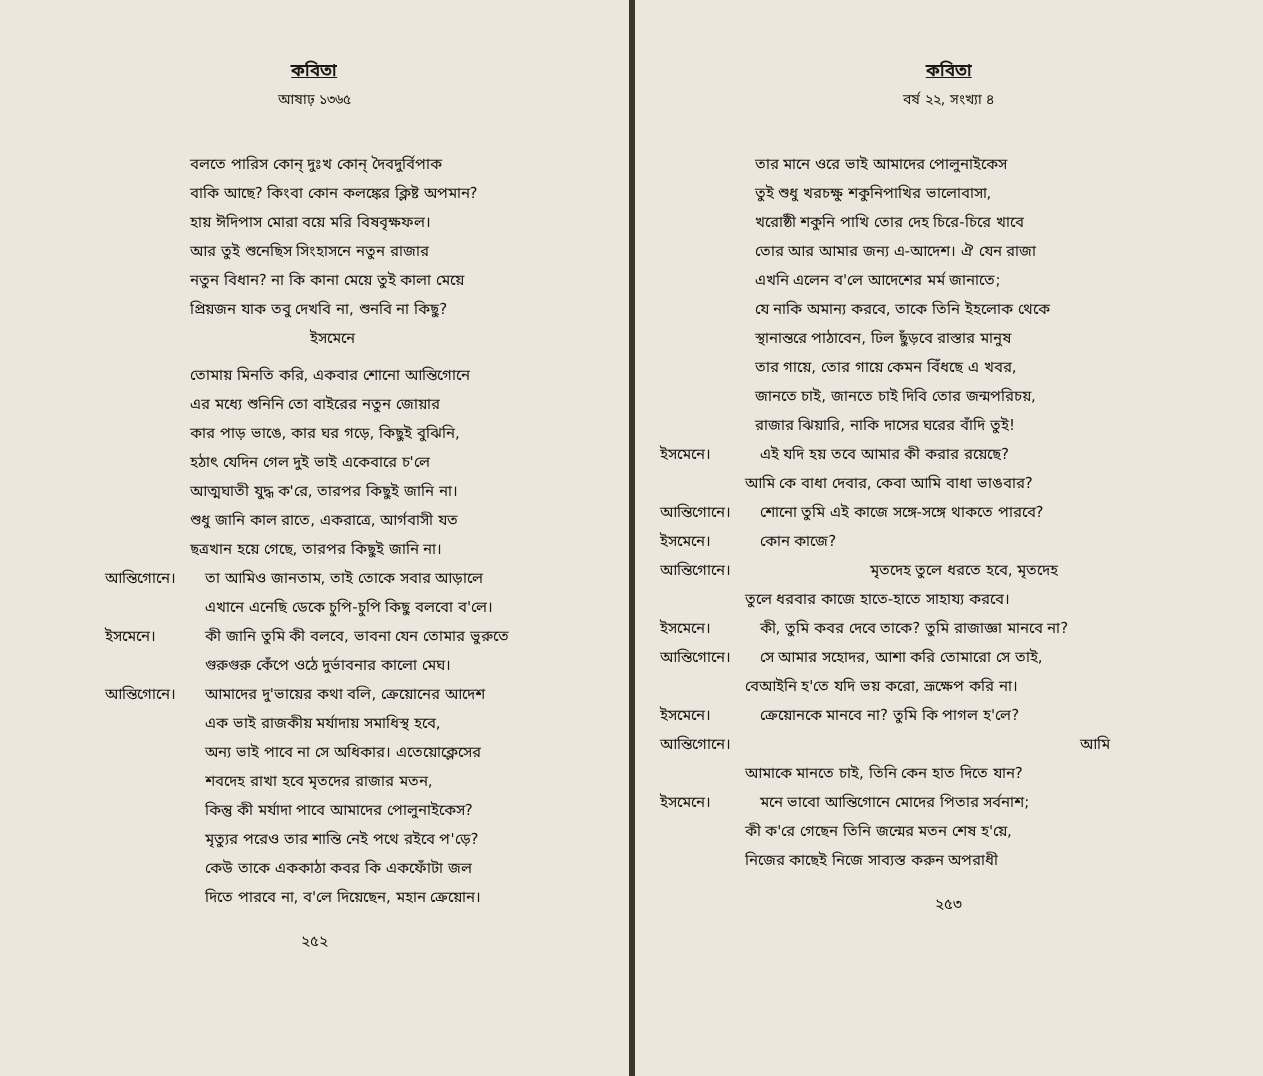কবিতা
আষাঢ় ১৩৬৫
বলতে পারিস কোন্ দুঃখ কোন্ দৈবদুর্বিপাক
বাকি আছে? কিংবা কোন কলঙ্কের ক্লিষ্ট অপমান?
হায় ঈদিপাস মোরা বয়ে মরি বিষবৃক্ষফল।
আর তুই শুনেছিস সিংহাসনে নতুন রাজার
নতুন বিধান? না কি কানা মেয়ে তুই কালা মেয়ে
প্রিয়জন যাক তবু দেখবি না, শুনবি না কিছু?
ইসমেনে
তোমায় মিনতি করি, একবার শোনো আন্তিগোনে
এর মধ্যে শুনিনি তো বাইরের নতুন জোয়ার
কার পাড় ভাঙে, কার ঘর গড়ে, কিছুই বুঝিনি,
হঠাৎ যেদিন গেল দুই ভাই একেবারে চ'লে
আত্মঘাতী যুদ্ধ ক'রে, তারপর কিছুই জানি না।
শুধু জানি কাল রাতে, একরাত্রে, আর্গবাসী যত
ছত্রখান হয়ে গেছে, তারপর কিছুই জানি না।
আন্তিগোনে। তা আমিও জানতাম, তাই তোকে সবার আড়ালে
এখানে এনেছি ডেকে চুপি-চুপি কিছু বলবো ব'লে।
ইসমেনে। কী জানি তুমি কী বলবে, ভাবনা যেন তোমার ভুরুতে
গুরুগুরু কেঁপে ওঠে দুর্ভাবনার কালো মেঘ।
আন্তিগোনে। আমাদের দু'ভায়ের কথা বলি, ক্রেয়োনের আদেশ
এক ভাই রাজকীয় মর্যাদায় সমাধিস্থ হবে,
অন্য ভাই পাবে না সে অধিকার। এতেয়োক্লেসের
শবদেহ রাখা হবে মৃতদের রাজার মতন,
কিন্তু কী মর্যাদা পাবে আমাদের পোলুনাইকেস?
মৃত্যুর পরেও তার শান্তি নেই পথে রইবে প'ড়ে?
কেউ তাকে এককাঠা কবর কি একফোঁটা জল
দিতে পারবে না, ব'লে দিয়েছেন, মহান ক্রেয়োন।
২৫২
কবিতা
বর্ষ ২২, সংখ্যা ৪
তার মানে ওরে ভাই আমাদের পোলুনাইকেস
তুই শুধু খরচক্ষু শকুনিপাখির ভালোবাসা,
খরোষ্ঠী শকুনি পাখি তোর দেহ চিরে-চিরে খাবে
তোর আর আমার জন্য এ-আদেশ। ঐ যেন রাজা
এখনি এলেন ব'লে আদেশের মর্ম জানাতে;
যে নাকি অমান্য করবে, তাকে তিনি ইহলোক থেকে
স্থানান্তরে পাঠাবেন, ঢিল ছুঁড়বে রাস্তার মানুষ
তার গায়ে, তোর গায়ে কেমন বিঁধছে এ খবর,
জানতে চাই, জানতে চাই দিবি তোর জন্মপরিচয়,
রাজার ঝিয়ারি, নাকি দাসের ঘরের বাঁদি তুই!
ইসমেনে। এই যদি হয় তবে আমার কী করার রয়েছে?
আমি কে বাধা দেবার, কেবা আমি বাধা ভাঙবার?
আন্তিগোনে। শোনো তুমি এই কাজে সঙ্গে-সঙ্গে থাকতে পারবে?
ইসমেনে। কোন কাজে?
আন্তিগোনে। মৃতদেহ তুলে ধরতে হবে, মৃতদেহ
তুলে ধরবার কাজে হাতে-হাতে সাহায্য করবে।
ইসমেনে। কী, তুমি কবর দেবে তাকে? তুমি রাজাজ্ঞা মানবে না?
আন্তিগোনে। সে আমার সহোদর, আশা করি তোমারো সে তাই,
বেআইনি হ'তে যদি ভয় করো, ভ্রূক্ষেপ করি না।
ইসমেনে। ক্রেয়োনকে মানবে না? তুমি কি পাগল হ'লে?
আন্তিগোনে। আমি
আমাকে মানতে চাই, তিনি কেন হাত দিতে যান?
ইসমেনে। মনে ভাবো আন্তিগোনে মোদের পিতার সর্বনাশ;
কী ক'রে গেছেন তিনি জন্মের মতন শেষ হ'য়ে,
নিজের কাছেই নিজে সাব্যস্ত করুন অপরাধী
২৫৩